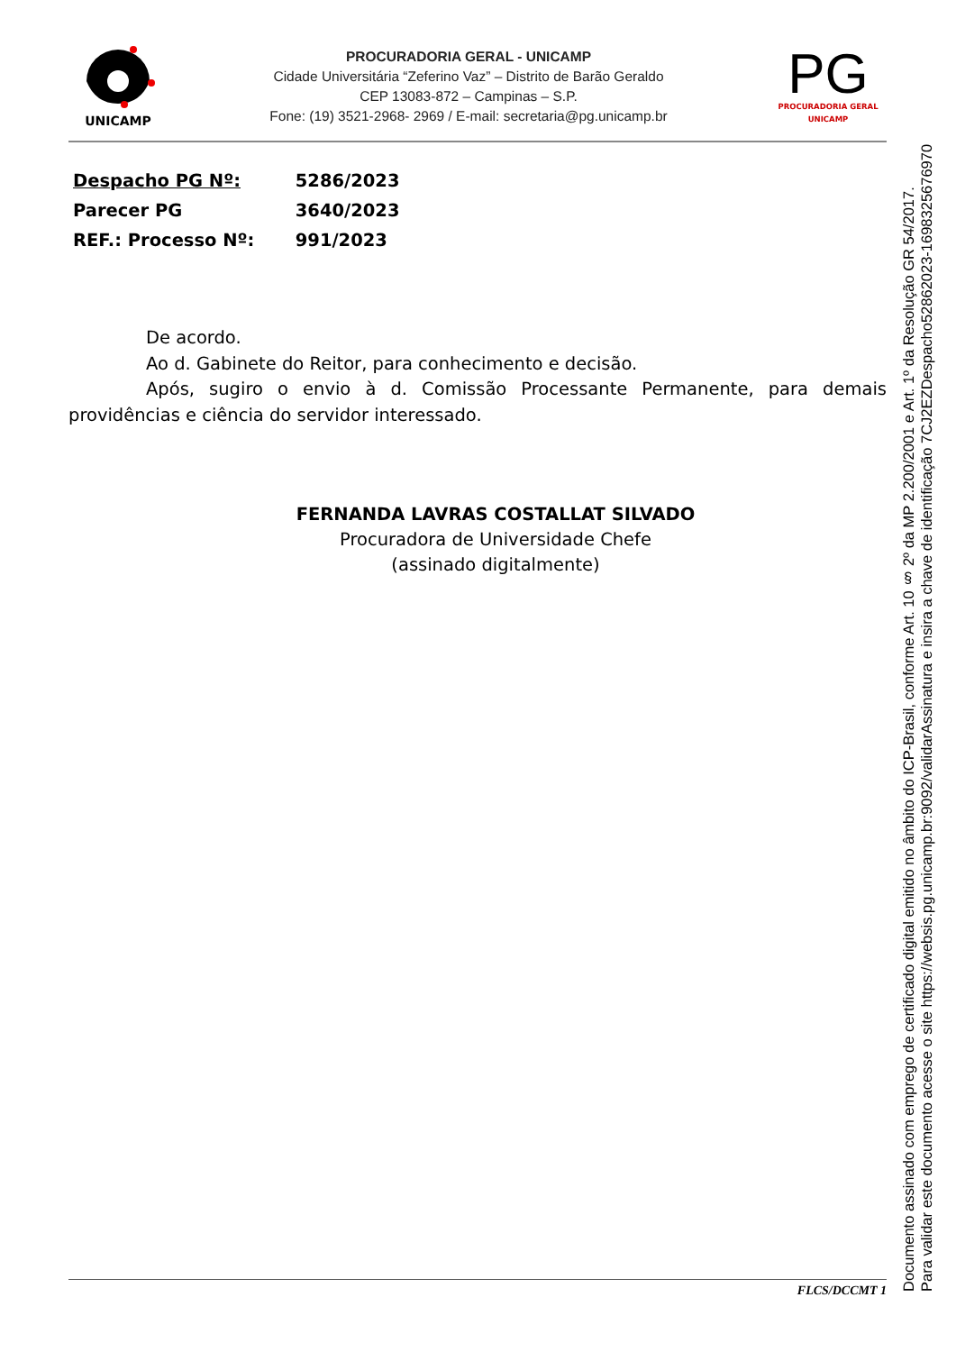UNICAMP
PROCURADORIA GERAL - UNICAMP
Cidade Universitária “Zeferino Vaz” – Distrito de Barão Geraldo
CEP 13083-872 – Campinas – S.P.
Fone: (19) 3521-2968- 2969 / E-mail: secretaria@pg.unicamp.br
PG
PROCURADORIA GERAL
UNICAMP
Despacho PG Nº: 5286/2023
Parecer PG 3640/2023
REF.: Processo Nº: 991/2023
De acordo.
Ao d. Gabinete do Reitor, para conhecimento e decisão.
Após, sugiro o envio à d. Comissão Processante Permanente, para demais providências e ciência do servidor interessado.
FERNANDA LAVRAS COSTALLAT SILVADO
Procuradora de Universidade Chefe
(assinado digitalmente)
FLCS/DCCMT 1
Documento assinado com emprego de certificado digital emitido no âmbito do ICP-Brasil, conforme Art. 10 § 2º da MP 2.200/2001 e Art. 1º da Resolução GR 54/2017.
Para validar este documento acesse o site https://websis.pg.unicamp.br:9092/validarAssinatura e insira a chave de identificação 7CJ2EZDespacho52862023-1698325676970